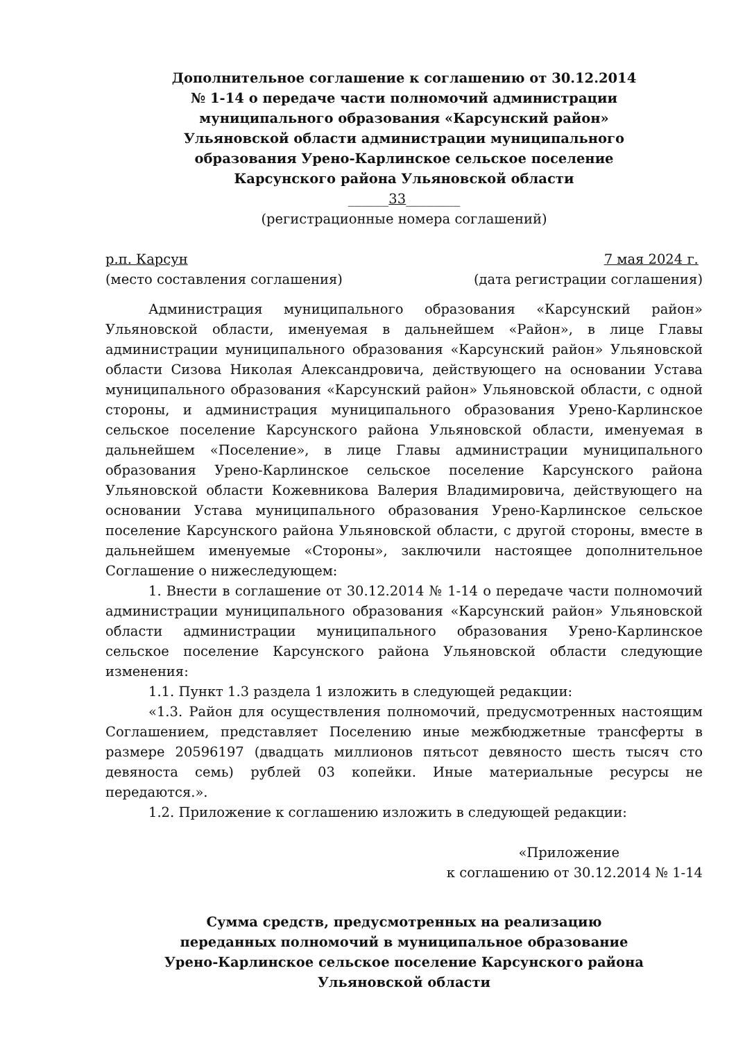Дополнительное соглашение к соглашению от 30.12.2014
№ 1-14 о передаче части полномочий администрации
муниципального образования «Карсунский район»
Ульяновской области администрации муниципального
образования Урено-Карлинское сельское поселение
Карсунского района Ульяновской области
______33________
(регистрационные номера соглашений)
р.п. Карсун 7 мая 2024 г.
(место составления соглашения) (дата регистрации соглашения)
Администрация муниципального образования «Карсунский район» Ульяновской области, именуемая в дальнейшем «Район», в лице Главы администрации муниципального образования «Карсунский район» Ульяновской области Сизова Николая Александровича, действующего на основании Устава муниципального образования «Карсунский район» Ульяновской области, с одной стороны, и администрация муниципального образования Урено-Карлинское сельское поселение Карсунского района Ульяновской области, именуемая в дальнейшем «Поселение», в лице Главы администрации муниципального образования Урено-Карлинское сельское поселение Карсунского района Ульяновской области Кожевникова Валерия Владимировича, действующего на основании Устава муниципального образования Урено-Карлинское сельское поселение Карсунского района Ульяновской области, с другой стороны, вместе в дальнейшем именуемые «Стороны», заключили настоящее дополнительное Соглашение о нижеследующем:
1. Внести в соглашение от 30.12.2014 № 1-14 о передаче части полномочий администрации муниципального образования «Карсунский район» Ульяновской области администрации муниципального образования Урено-Карлинское сельское поселение Карсунского района Ульяновской области следующие изменения:
1.1. Пункт 1.3 раздела 1 изложить в следующей редакции:
«1.3. Район для осуществления полномочий, предусмотренных настоящим Соглашением, представляет Поселению иные межбюджетные трансферты в размере 20596197 (двадцать миллионов пятьсот девяносто шесть тысяч сто девяноста семь) рублей 03 копейки. Иные материальные ресурсы не передаются.».
1.2. Приложение к соглашению изложить в следующей редакции:
«Приложение
к соглашению от 30.12.2014 № 1-14
Сумма средств, предусмотренных на реализацию
переданных полномочий в муниципальное образование
Урено-Карлинское сельское поселение Карсунского района
Ульяновской области